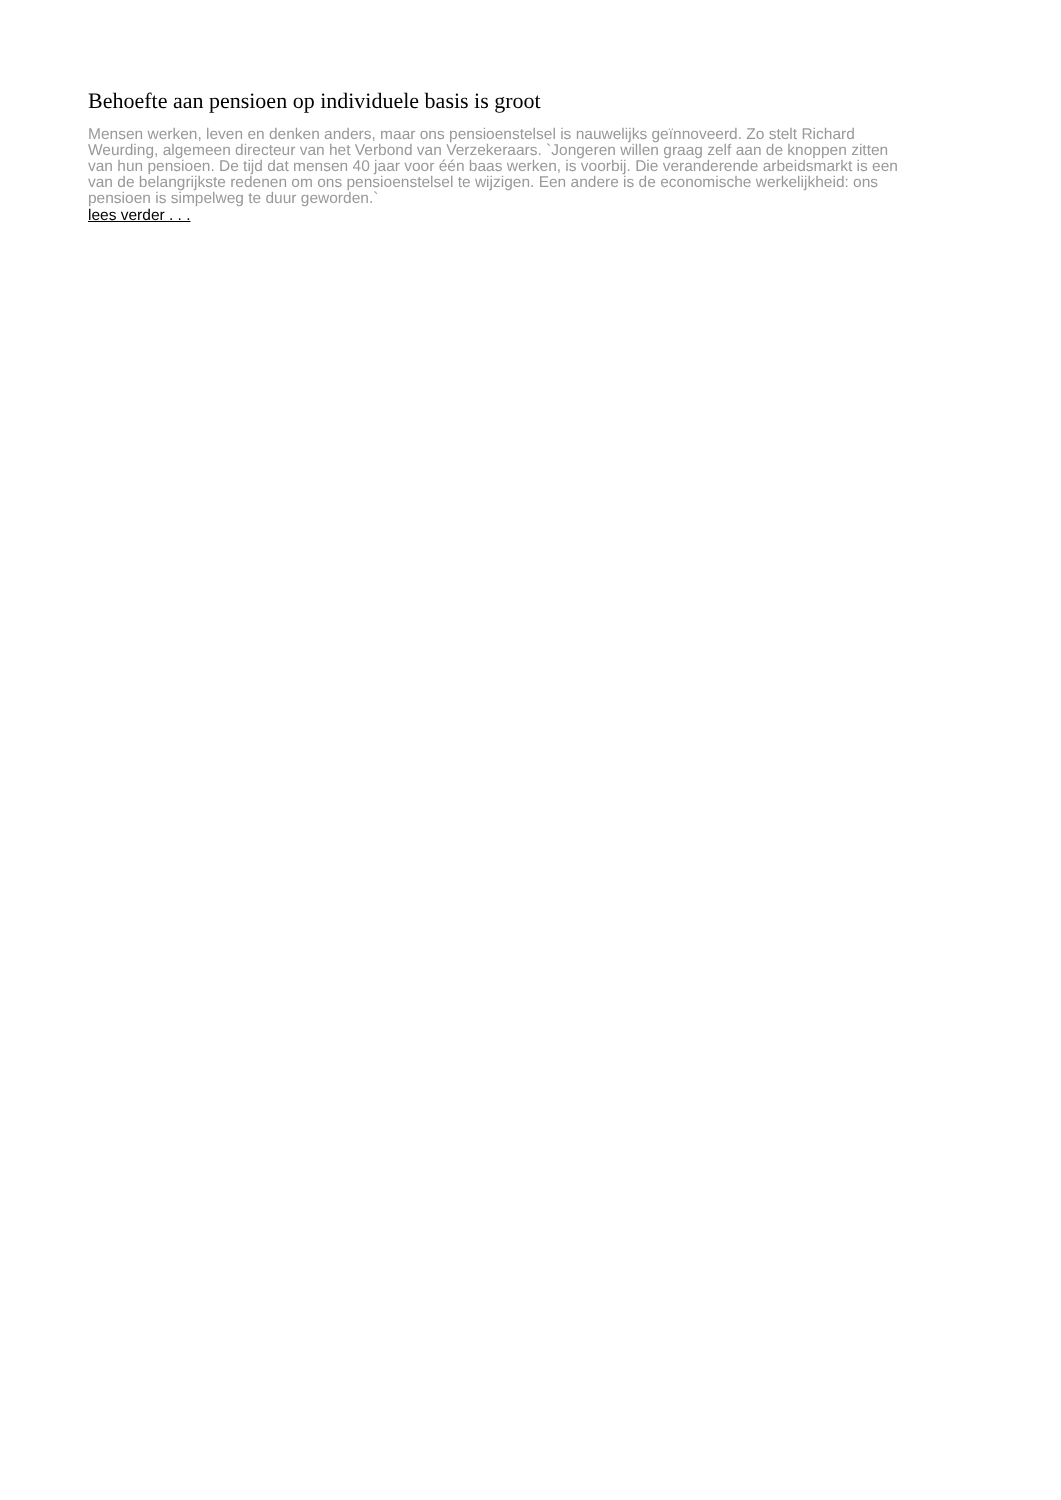Behoefte aan pensioen op individuele basis is groot
Mensen werken, leven en denken anders, maar ons pensioenstelsel is nauwelijks geïnnoveerd. Zo stelt Richard Weurding, algemeen directeur van het Verbond van Verzekeraars. `Jongeren willen graag zelf aan de knoppen zitten van hun pensioen. De tijd dat mensen 40 jaar voor één baas werken, is voorbij. Die veranderende arbeidsmarkt is een van de belangrijkste redenen om ons pensioenstelsel te wijzigen. Een andere is de economische werkelijkheid: ons pensioen is simpelweg te duur geworden.`
lees verder . . .